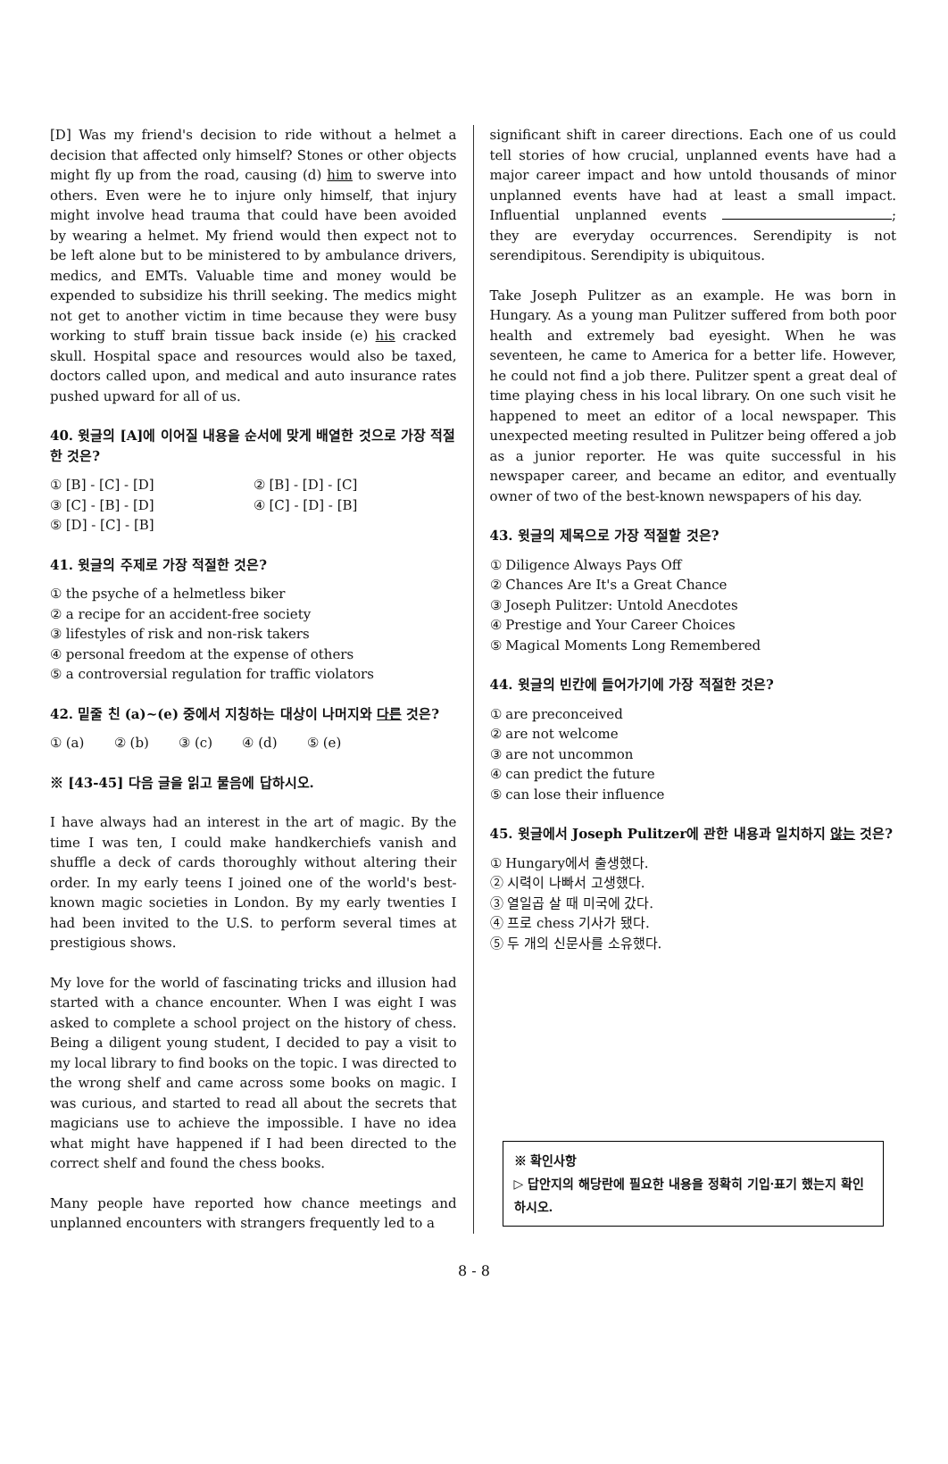[D] Was my friend's decision to ride without a helmet a decision that affected only himself? Stones or other objects might fly up from the road, causing (d) him to swerve into others. Even were he to injure only himself, that injury might involve head trauma that could have been avoided by wearing a helmet. My friend would then expect not to be left alone but to be ministered to by ambulance drivers, medics, and EMTs. Valuable time and money would be expended to subsidize his thrill seeking. The medics might not get to another victim in time because they were busy working to stuff brain tissue back inside (e) his cracked skull. Hospital space and resources would also be taxed, doctors called upon, and medical and auto insurance rates pushed upward for all of us.
40. 윗글의 [A]에 이어질 내용을 순서에 맞게 배열한 것으로 가장 적절한 것은?
① [B] - [C] - [D]
② [B] - [D] - [C]
③ [C] - [B] - [D]
④ [C] - [D] - [B]
⑤ [D] - [C] - [B]
41. 윗글의 주제로 가장 적절한 것은?
① the psyche of a helmetless biker
② a recipe for an accident-free society
③ lifestyles of risk and non-risk takers
④ personal freedom at the expense of others
⑤ a controversial regulation for traffic violators
42. 밑줄 친 (a)~(e) 중에서 지칭하는 대상이 나머지와 다른 것은?
① (a) ② (b) ③ (c) ④ (d) ⑤ (e)
※ [43-45] 다음 글을 읽고 물음에 답하시오.
I have always had an interest in the art of magic. By the time I was ten, I could make handkerchiefs vanish and shuffle a deck of cards thoroughly without altering their order. In my early teens I joined one of the world's best-known magic societies in London. By my early twenties I had been invited to the U.S. to perform several times at prestigious shows.
My love for the world of fascinating tricks and illusion had started with a chance encounter. When I was eight I was asked to complete a school project on the history of chess. Being a diligent young student, I decided to pay a visit to my local library to find books on the topic. I was directed to the wrong shelf and came across some books on magic. I was curious, and started to read all about the secrets that magicians use to achieve the impossible. I have no idea what might have happened if I had been directed to the correct shelf and found the chess books.
Many people have reported how chance meetings and unplanned encounters with strangers frequently led to a
significant shift in career directions. Each one of us could tell stories of how crucial, unplanned events have had a major career impact and how untold thousands of minor unplanned events have had at least a small impact. Influential unplanned events ; they are everyday occurrences. Serendipity is not serendipitous. Serendipity is ubiquitous.
Take Joseph Pulitzer as an example. He was born in Hungary. As a young man Pulitzer suffered from both poor health and extremely bad eyesight. When he was seventeen, he came to America for a better life. However, he could not find a job there. Pulitzer spent a great deal of time playing chess in his local library. On one such visit he happened to meet an editor of a local newspaper. This unexpected meeting resulted in Pulitzer being offered a job as a junior reporter. He was quite successful in his newspaper career, and became an editor, and eventually owner of two of the best-known newspapers of his day.
43. 윗글의 제목으로 가장 적절할 것은?
① Diligence Always Pays Off
② Chances Are It's a Great Chance
③ Joseph Pulitzer: Untold Anecdotes
④ Prestige and Your Career Choices
⑤ Magical Moments Long Remembered
44. 윗글의 빈칸에 들어가기에 가장 적절한 것은?
① are preconceived
② are not welcome
③ are not uncommon
④ can predict the future
⑤ can lose their influence
45. 윗글에서 Joseph Pulitzer에 관한 내용과 일치하지 않는 것은?
① Hungary에서 출생했다.
② 시력이 나빠서 고생했다.
③ 열일곱 살 때 미국에 갔다.
④ 프로 chess 기사가 됐다.
⑤ 두 개의 신문사를 소유했다.
※ 확인사항
▷ 답안지의 해당란에 필요한 내용을 정확히 기입·표기 했는지 확인하시오.
8 - 8